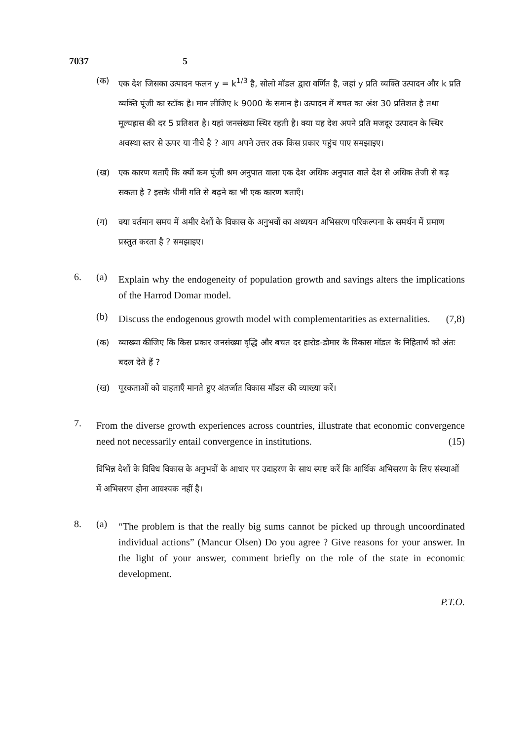7037 5
(क) एक देश जिसका उत्पादन फलन y = k<sup>1/3</sup> है, सोलो मॉडल द्वारा वर्णित है, जहां y प्रति व्यक्ति उत्पादन और k प्रति व्यक्ति पूंजी का स्टॉक है। मान लीजिए k 9000 के समान है। उत्पादन में बचत का अंश 30 प्रतिशत है तथा मूल्यह्रास की दर 5 प्रतिशत है। यहां जनसंख्या स्थिर रहती है। क्या यह देश अपने प्रति मजदूर उत्पादन के स्थिर अवस्था स्तर से ऊपर या नीचे है ? आप अपने उत्तर तक किस प्रकार पहुंच पाए समझाइए।
(ख) एक कारण बताएँ कि क्यों कम पूंजी श्रम अनुपात वाला एक देश अधिक अनुपात वाले देश से अधिक तेजी से बढ़ सकता है ? इसके धीमी गति से बढ़ने का भी एक कारण बताएँ।
(ग) क्या वर्तमान समय में अमीर देशों के विकास के अनुभवों का अध्ययन अभिसरण परिकल्पना के समर्थन में प्रमाण प्रस्तुत करता है ? समझाइए।
6. (a)
Explain why the endogeneity of population growth and savings alters the implications of the Harrod Domar model.
(b)
Discuss the endogenous growth model with complementarities as externalities. (7,8)
(क) व्याख्या कीजिए कि किस प्रकार जनसंख्या वृद्धि और बचत दर हारोड-डोमार के विकास मॉडल के निहितार्थ को अंतः बदल देते हैं ?
(ख) पूरकताओं को वाहताएँ मानते हुए अंतर्जात विकास मॉडल की व्याख्या करें।
7.
From the diverse growth experiences across countries, illustrate that economic convergence need not necessarily entail convergence in institutions. (15)
विभिन्न देशों के विविध विकास के अनुभवों के आधार पर उदाहरण के साथ स्पष्ट करें कि आर्थिक अभिसरण के लिए संस्थाओं में अभिसरण होना आवश्यक नहीं है।
8. (a)
“The problem is that the really big sums cannot be picked up through uncoordinated individual actions” (Mancur Olsen) Do you agree ? Give reasons for your answer. In the light of your answer, comment briefly on the role of the state in economic development.
P.T.O.